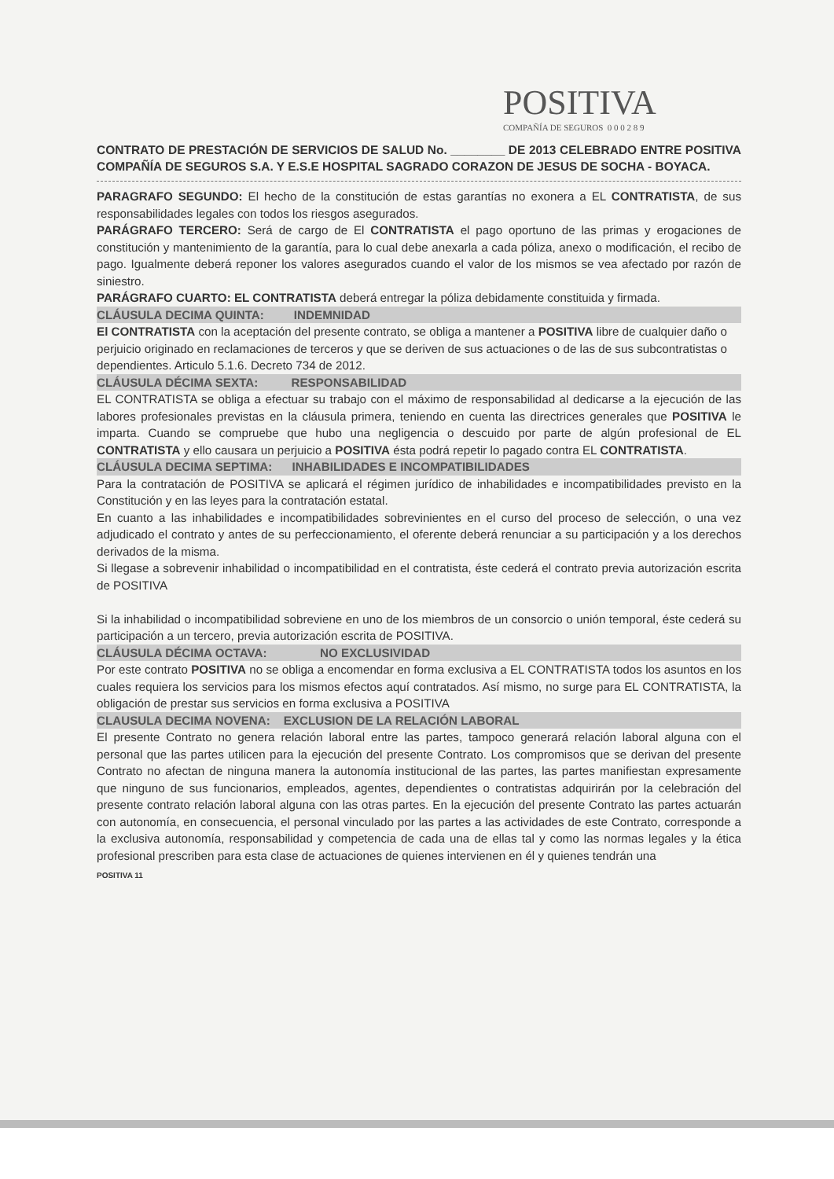POSITIVA
COMPAÑÍA DE SEGUROS 0 0 0 2 8 9
CONTRATO DE PRESTACIÓN DE SERVICIOS DE SALUD No. ________ DE 2013 CELEBRADO ENTRE POSITIVA COMPAÑÍA DE SEGUROS S.A. Y E.S.E HOSPITAL SAGRADO CORAZON DE JESUS DE SOCHA - BOYACA.
PARAGRAFO SEGUNDO: El hecho de la constitución de estas garantías no exonera a EL CONTRATISTA, de sus responsabilidades legales con todos los riesgos asegurados.
PARÁGRAFO TERCERO: Será de cargo de El CONTRATISTA el pago oportuno de las primas y erogaciones de constitución y mantenimiento de la garantía, para lo cual debe anexarla a cada póliza, anexo o modificación, el recibo de pago. Igualmente deberá reponer los valores asegurados cuando el valor de los mismos se vea afectado por razón de siniestro.
PARÁGRAFO CUARTO: EL CONTRATISTA deberá entregar la póliza debidamente constituida y firmada.
CLÁUSULA DECIMA QUINTA: INDEMNIDAD
El CONTRATISTA con la aceptación del presente contrato, se obliga a mantener a POSITIVA libre de cualquier daño o perjuicio originado en reclamaciones de terceros y que se deriven de sus actuaciones o de las de sus subcontratistas o dependientes. Articulo 5.1.6. Decreto 734 de 2012.
CLÁUSULA DÉCIMA SEXTA: RESPONSABILIDAD
EL CONTRATISTA se obliga a efectuar su trabajo con el máximo de responsabilidad al dedicarse a la ejecución de las labores profesionales previstas en la cláusula primera, teniendo en cuenta las directrices generales que POSITIVA le imparta. Cuando se compruebe que hubo una negligencia o descuido por parte de algún profesional de EL CONTRATISTA y ello causara un perjuicio a POSITIVA ésta podrá repetir lo pagado contra EL CONTRATISTA.
CLÁUSULA DECIMA SEPTIMA: INHABILIDADES E INCOMPATIBILIDADES
Para la contratación de POSITIVA se aplicará el régimen jurídico de inhabilidades e incompatibilidades previsto en la Constitución y en las leyes para la contratación estatal.
En cuanto a las inhabilidades e incompatibilidades sobrevinientes en el curso del proceso de selección, o una vez adjudicado el contrato y antes de su perfeccionamiento, el oferente deberá renunciar a su participación y a los derechos derivados de la misma.
Si llegase a sobrevenir inhabilidad o incompatibilidad en el contratista, éste cederá el contrato previa autorización escrita de POSITIVA
Si la inhabilidad o incompatibilidad sobreviene en uno de los miembros de un consorcio o unión temporal, éste cederá su participación a un tercero, previa autorización escrita de POSITIVA.
CLÁUSULA DÉCIMA OCTAVA: NO EXCLUSIVIDAD
Por este contrato POSITIVA no se obliga a encomendar en forma exclusiva a EL CONTRATISTA todos los asuntos en los cuales requiera los servicios para los mismos efectos aquí contratados. Así mismo, no surge para EL CONTRATISTA, la obligación de prestar sus servicios en forma exclusiva a POSITIVA
CLAUSULA DECIMA NOVENA: EXCLUSION DE LA RELACIÓN LABORAL
El presente Contrato no genera relación laboral entre las partes, tampoco generará relación laboral alguna con el personal que las partes utilicen para la ejecución del presente Contrato. Los compromisos que se derivan del presente Contrato no afectan de ninguna manera la autonomía institucional de las partes, las partes manifiestan expresamente que ninguno de sus funcionarios, empleados, agentes, dependientes o contratistas adquirirán por la celebración del presente contrato relación laboral alguna con las otras partes. En la ejecución del presente Contrato las partes actuarán con autonomía, en consecuencia, el personal vinculado por las partes a las actividades de este Contrato, corresponde a la exclusiva autonomía, responsabilidad y competencia de cada una de ellas tal y como las normas legales y la ética profesional prescriben para esta clase de actuaciones de quienes intervienen en él y quienes tendrán una
POSITIVA 11